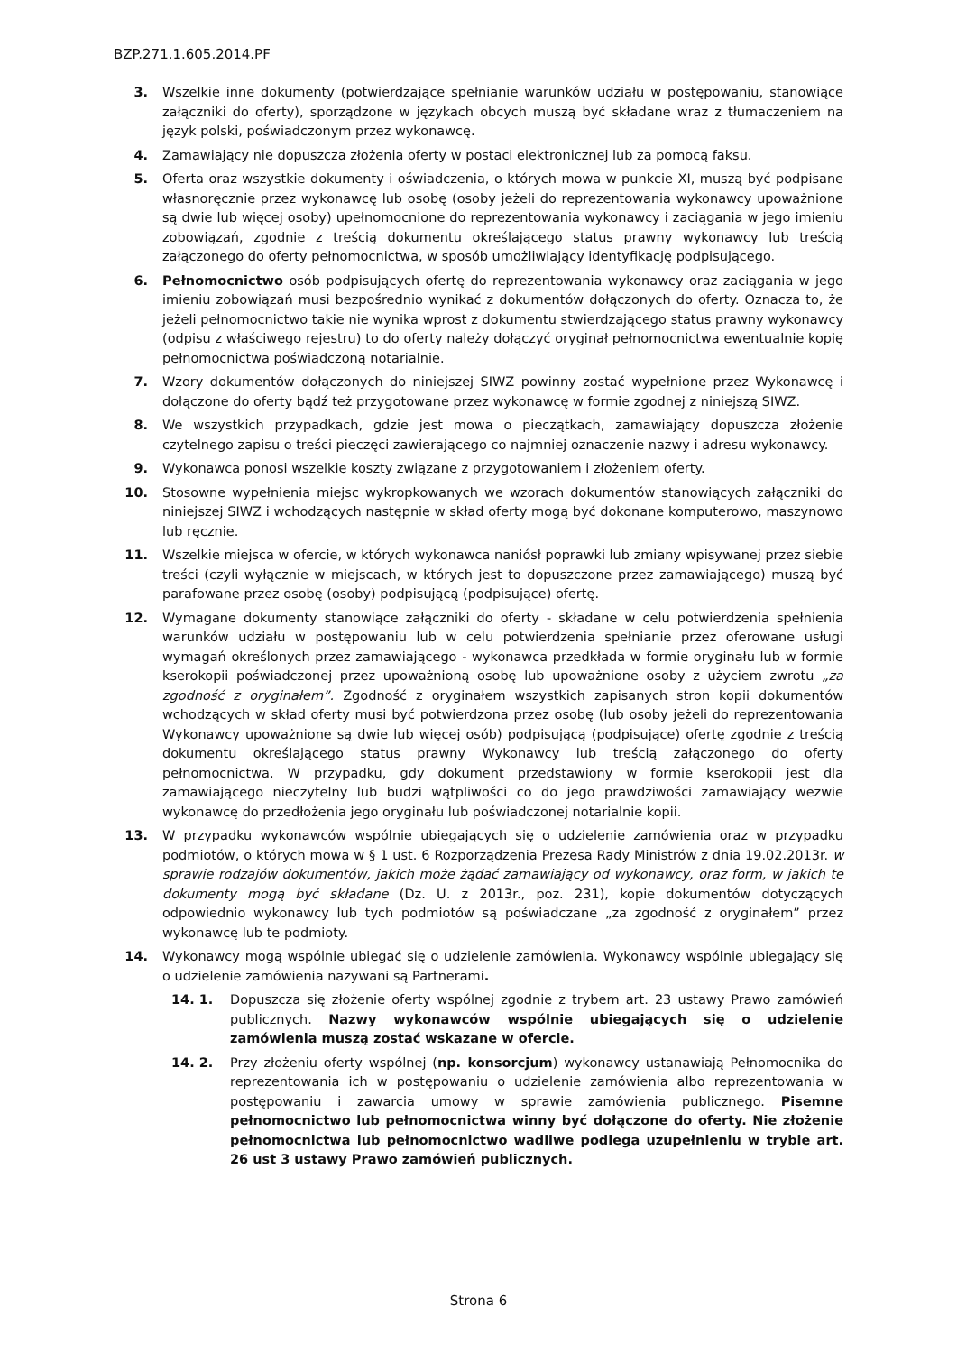BZP.271.1.605.2014.PF
3. Wszelkie inne dokumenty (potwierdzające spełnianie warunków udziału w postępowaniu, stanowiące załączniki do oferty), sporządzone w językach obcych muszą być składane wraz z tłumaczeniem na język polski, poświadczonym przez wykonawcę.
4. Zamawiający nie dopuszcza złożenia oferty w postaci elektronicznej lub za pomocą faksu.
5. Oferta oraz wszystkie dokumenty i oświadczenia, o których mowa w punkcie XI, muszą być podpisane własnoręcznie przez wykonawcę lub osobę (osoby jeżeli do reprezentowania wykonawcy upoważnione są dwie lub więcej osoby) upełnomocnione do reprezentowania wykonawcy i zaciągania w jego imieniu zobowiązań, zgodnie z treścią dokumentu określającego status prawny wykonawcy lub treścią załączonego do oferty pełnomocnictwa, w sposób umożliwiający identyfikację podpisującego.
6. Pełnomocnictwo osób podpisujących ofertę do reprezentowania wykonawcy oraz zaciągania w jego imieniu zobowiązań musi bezpośrednio wynikać z dokumentów dołączonych do oferty. Oznacza to, że jeżeli pełnomocnictwo takie nie wynika wprost z dokumentu stwierdzającego status prawny wykonawcy (odpisu z właściwego rejestru) to do oferty należy dołączyć oryginał pełnomocnictwa ewentualnie kopię pełnomocnictwa poświadczoną notarialnie.
7. Wzory dokumentów dołączonych do niniejszej SIWZ powinny zostać wypełnione przez Wykonawcę i dołączone do oferty bądź też przygotowane przez wykonawcę w formie zgodnej z niniejszą SIWZ.
8. We wszystkich przypadkach, gdzie jest mowa o pieczątkach, zamawiający dopuszcza złożenie czytelnego zapisu o treści pieczęci zawierającego co najmniej oznaczenie nazwy i adresu wykonawcy.
9. Wykonawca ponosi wszelkie koszty związane z przygotowaniem i złożeniem oferty.
10. Stosowne wypełnienia miejsc wykropkowanych we wzorach dokumentów stanowiących załączniki do niniejszej SIWZ i wchodzących następnie w skład oferty mogą być dokonane komputerowo, maszynowo lub ręcznie.
11. Wszelkie miejsca w ofercie, w których wykonawca naniósł poprawki lub zmiany wpisywanej przez siebie treści (czyli wyłącznie w miejscach, w których jest to dopuszczone przez zamawiającego) muszą być parafowane przez osobę (osoby) podpisującą (podpisujące) ofertę.
12. Wymagane dokumenty stanowiące załączniki do oferty - składane w celu potwierdzenia spełnienia warunków udziału w postępowaniu lub w celu potwierdzenia spełnianie przez oferowane usługi wymagań określonych przez zamawiającego - wykonawca przedkłada w formie oryginału lub w formie kserokopii poświadczonej przez upoważnioną osobę lub upoważnione osoby z użyciem zwrotu „za zgodność z oryginałem”. Zgodność z oryginałem wszystkich zapisanych stron kopii dokumentów wchodzących w skład oferty musi być potwierdzona przez osobę (lub osoby jeżeli do reprezentowania Wykonawcy upoważnione są dwie lub więcej osób) podpisującą (podpisujące) ofertę zgodnie z treścią dokumentu określającego status prawny Wykonawcy lub treścią załączonego do oferty pełnomocnictwa. W przypadku, gdy dokument przedstawiony w formie kserokopii jest dla zamawiającego nieczytelny lub budzi wątpliwości co do jego prawdziwości zamawiający wezwie wykonawcę do przedłożenia jego oryginału lub poświadczonej notarialnie kopii.
13. W przypadku wykonawców wspólnie ubiegających się o udzielenie zamówienia oraz w przypadku podmiotów, o których mowa w § 1 ust. 6 Rozporządzenia Prezesa Rady Ministrów z dnia 19.02.2013r. w sprawie rodzajów dokumentów, jakich może żądać zamawiający od wykonawcy, oraz form, w jakich te dokumenty mogą być składane (Dz. U. z 2013r., poz. 231), kopie dokumentów dotyczących odpowiednio wykonawcy lub tych podmiotów są poświadczane „za zgodność z oryginałem” przez wykonawcę lub te podmioty.
14. Wykonawcy mogą wspólnie ubiegać się o udzielenie zamówienia. Wykonawcy wspólnie ubiegający się o udzielenie zamówienia nazywani są Partnerami.
14. 1. Dopuszcza się złożenie oferty wspólnej zgodnie z trybem art. 23 ustawy Prawo zamówień publicznych. Nazwy wykonawców wspólnie ubiegających się o udzielenie zamówienia muszą zostać wskazane w ofercie.
14. 2. Przy złożeniu oferty wspólnej (np. konsorcjum) wykonawcy ustanawiają Pełnomocnika do reprezentowania ich w postępowaniu o udzielenie zamówienia albo reprezentowania w postępowaniu i zawarcia umowy w sprawie zamówienia publicznego. Pisemne pełnomocnictwo lub pełnomocnictwa winny być dołączone do oferty. Nie złożenie pełnomocnictwa lub pełnomocnictwo wadliwe podlega uzupełnieniu w trybie art. 26 ust 3 ustawy Prawo zamówień publicznych.
Strona 6